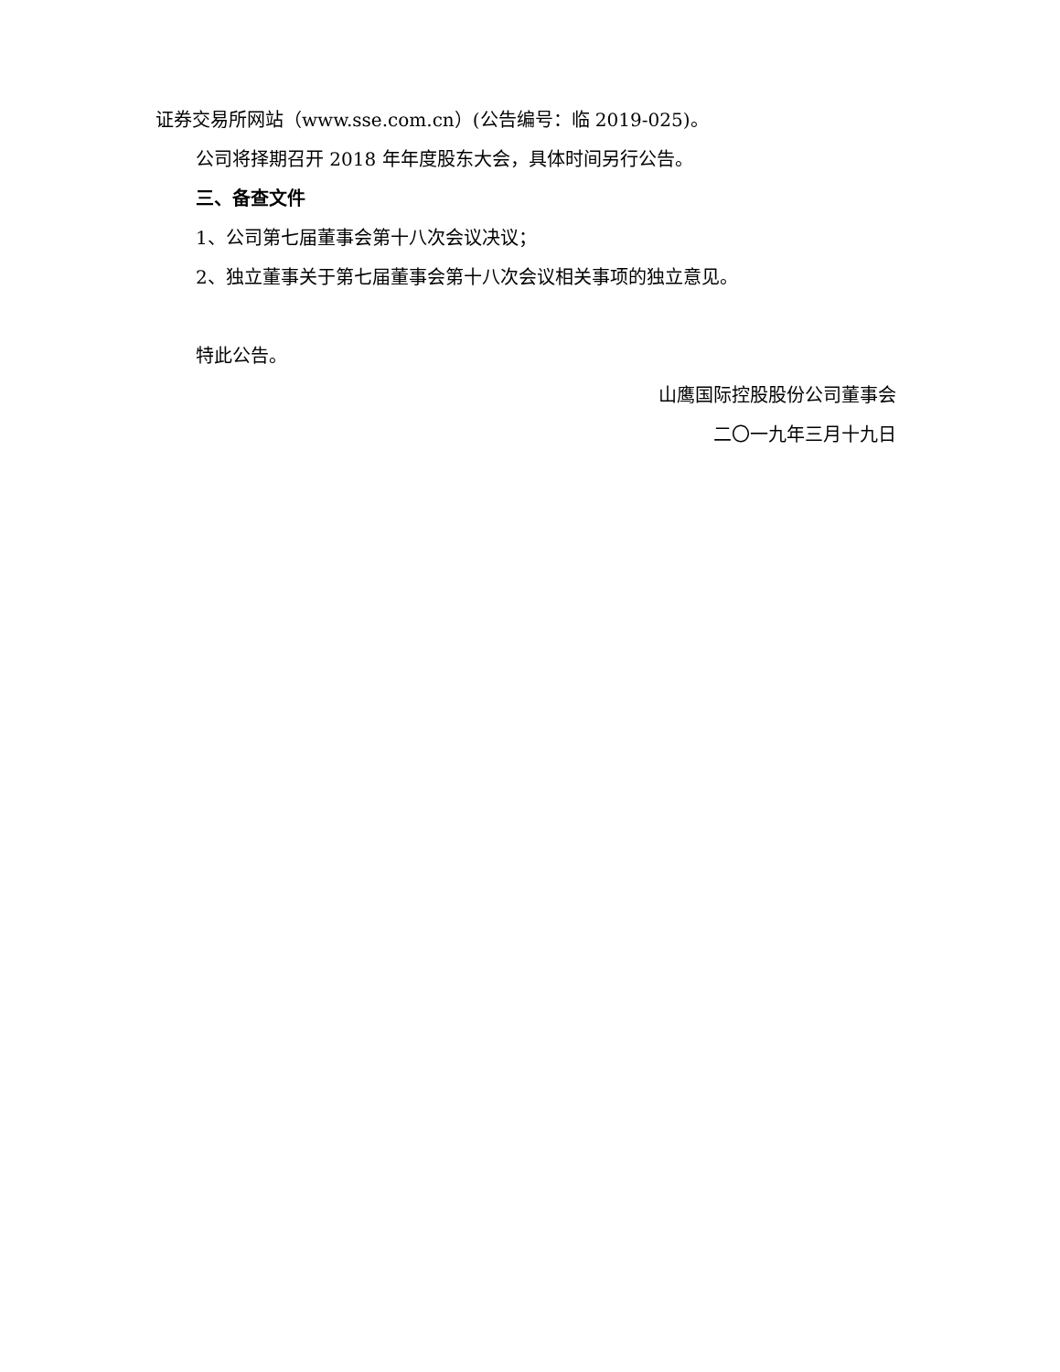证券交易所网站（www.sse.com.cn）(公告编号：临 2019-025)。
公司将择期召开 2018 年年度股东大会，具体时间另行公告。
三、备查文件
1、公司第七届董事会第十八次会议决议；
2、独立董事关于第七届董事会第十八次会议相关事项的独立意见。
特此公告。
山鹰国际控股股份公司董事会
二〇一九年三月十九日